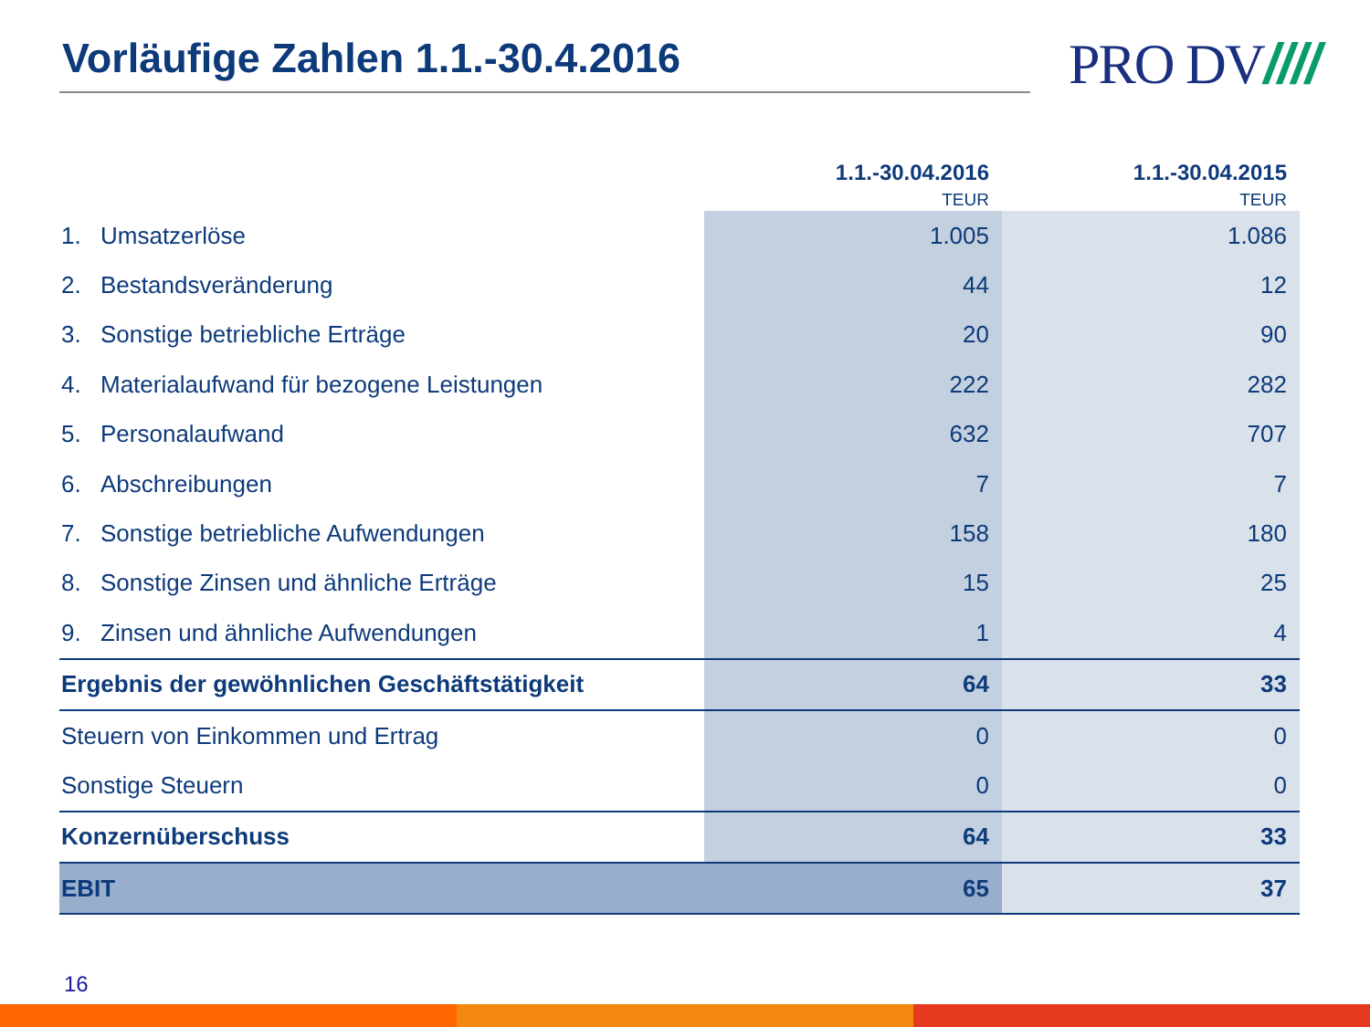Vorläufige Zahlen 1.1.-30.4.2016
PRO DV////
| | 1.1.-30.04.2016 TEUR | 1.1.-30.04.2015 TEUR |
| --- | --- | --- |
| 1. Umsatzerlöse | 1.005 | 1.086 |
| 2. Bestandsveränderung | 44 | 12 |
| 3. Sonstige betriebliche Erträge | 20 | 90 |
| 4. Materialaufwand für bezogene Leistungen | 222 | 282 |
| 5. Personalaufwand | 632 | 707 |
| 6. Abschreibungen | 7 | 7 |
| 7. Sonstige betriebliche Aufwendungen | 158 | 180 |
| 8. Sonstige Zinsen und ähnliche Erträge | 15 | 25 |
| 9. Zinsen und ähnliche Aufwendungen | 1 | 4 |
| Ergebnis der gewöhnlichen Geschäftstätigkeit | 64 | 33 |
| Steuern von Einkommen und Ertrag | 0 | 0 |
| Sonstige Steuern | 0 | 0 |
| Konzernüberschuss | 64 | 33 |
| EBIT | 65 | 37 |
16